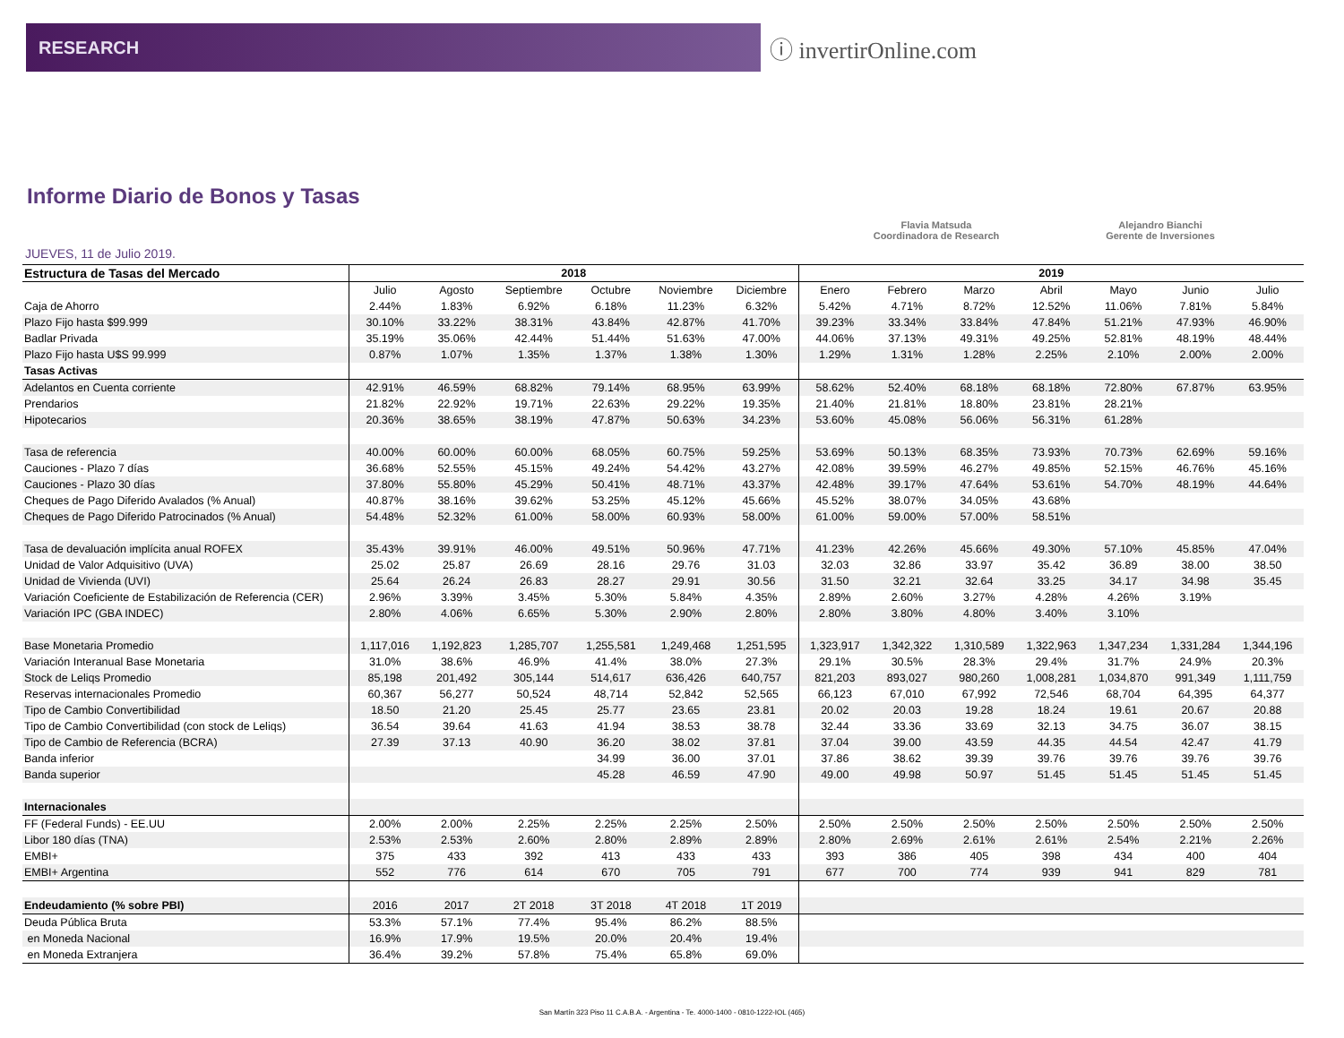RESEARCH
ⓘ invertirOnline.com
Informe Diario de Bonos y Tasas
Flavia Matsuda
Coordinadora de Research
Alejandro Bianchi
Gerente de Inversiones
JUEVES, 11 de Julio 2019.
| Estructura de Tasas del Mercado | 2018 | | | | | | 2019 | | | | | | |
| --- | --- | --- | --- | --- | --- | --- | --- | --- | --- | --- | --- | --- | --- |
| | Julio | Agosto | Septiembre | Octubre | Noviembre | Diciembre | Enero | Febrero | Marzo | Abril | Mayo | Junio | Julio |
| Caja de Ahorro | 2.44% | 1.83% | 6.92% | 6.18% | 11.23% | 6.32% | 5.42% | 4.71% | 8.72% | 12.52% | 11.06% | 7.81% | 5.84% |
| Plazo Fijo hasta $99.999 | 30.10% | 33.22% | 38.31% | 43.84% | 42.87% | 41.70% | 39.23% | 33.34% | 33.84% | 47.84% | 51.21% | 47.93% | 46.90% |
| Badlar Privada | 35.19% | 35.06% | 42.44% | 51.44% | 51.63% | 47.00% | 44.06% | 37.13% | 49.31% | 49.25% | 52.81% | 48.19% | 48.44% |
| Plazo Fijo hasta U$S 99.999 | 0.87% | 1.07% | 1.35% | 1.37% | 1.38% | 1.30% | 1.29% | 1.31% | 1.28% | 2.25% | 2.10% | 2.00% | 2.00% |
| Tasas Activas | | | | | | | | | | | | | |
| Adelantos en Cuenta corriente | 42.91% | 46.59% | 68.82% | 79.14% | 68.95% | 63.99% | 58.62% | 52.40% | 68.18% | 68.18% | 72.80% | 67.87% | 63.95% |
| Prendarios | 21.82% | 22.92% | 19.71% | 22.63% | 29.22% | 19.35% | 21.40% | 21.81% | 18.80% | 23.81% | 28.21% | | |
| Hipotecarios | 20.36% | 38.65% | 38.19% | 47.87% | 50.63% | 34.23% | 53.60% | 45.08% | 56.06% | 56.31% | 61.28% | | |
| Tasa de referencia | 40.00% | 60.00% | 60.00% | 68.05% | 60.75% | 59.25% | 53.69% | 50.13% | 68.35% | 73.93% | 70.73% | 62.69% | 59.16% |
| Cauciones - Plazo 7 días | 36.68% | 52.55% | 45.15% | 49.24% | 54.42% | 43.27% | 42.08% | 39.59% | 46.27% | 49.85% | 52.15% | 46.76% | 45.16% |
| Cauciones - Plazo 30 días | 37.80% | 55.80% | 45.29% | 50.41% | 48.71% | 43.37% | 42.48% | 39.17% | 47.64% | 53.61% | 54.70% | 48.19% | 44.64% |
| Cheques de Pago Diferido Avalados (% Anual) | 40.87% | 38.16% | 39.62% | 53.25% | 45.12% | 45.66% | 45.52% | 38.07% | 34.05% | 43.68% | | | |
| Cheques de Pago Diferido Patrocinados (% Anual) | 54.48% | 52.32% | 61.00% | 58.00% | 60.93% | 58.00% | 61.00% | 59.00% | 57.00% | 58.51% | | | |
| Tasa de devaluación implícita anual ROFEX | 35.43% | 39.91% | 46.00% | 49.51% | 50.96% | 47.71% | 41.23% | 42.26% | 45.66% | 49.30% | 57.10% | 45.85% | 47.04% |
| Unidad de Valor Adquisitivo (UVA) | 25.02 | 25.87 | 26.69 | 28.16 | 29.76 | 31.03 | 32.03 | 32.86 | 33.97 | 35.42 | 36.89 | 38.00 | 38.50 |
| Unidad de Vivienda (UVI) | 25.64 | 26.24 | 26.83 | 28.27 | 29.91 | 30.56 | 31.50 | 32.21 | 32.64 | 33.25 | 34.17 | 34.98 | 35.45 |
| Variación Coeficiente de Estabilización de Referencia (CER) | 2.96% | 3.39% | 3.45% | 5.30% | 5.84% | 4.35% | 2.89% | 2.60% | 3.27% | 4.28% | 4.26% | 3.19% | |
| Variación IPC (GBA INDEC) | 2.80% | 4.06% | 6.65% | 5.30% | 2.90% | 2.80% | 2.80% | 3.80% | 4.80% | 3.40% | 3.10% | | |
| Base Monetaria Promedio | 1,117,016 | 1,192,823 | 1,285,707 | 1,255,581 | 1,249,468 | 1,251,595 | 1,323,917 | 1,342,322 | 1,310,589 | 1,322,963 | 1,347,234 | 1,331,284 | 1,344,196 |
| Variación Interanual Base Monetaria | 31.0% | 38.6% | 46.9% | 41.4% | 38.0% | 27.3% | 29.1% | 30.5% | 28.3% | 29.4% | 31.7% | 24.9% | 20.3% |
| Stock de Leliqs Promedio | 85,198 | 201,492 | 305,144 | 514,617 | 636,426 | 640,757 | 821,203 | 893,027 | 980,260 | 1,008,281 | 1,034,870 | 991,349 | 1,111,759 |
| Reservas internacionales Promedio | 60,367 | 56,277 | 50,524 | 48,714 | 52,842 | 52,565 | 66,123 | 67,010 | 67,992 | 72,546 | 68,704 | 64,395 | 64,377 |
| Tipo de Cambio Convertibilidad | 18.50 | 21.20 | 25.45 | 25.77 | 23.65 | 23.81 | 20.02 | 20.03 | 19.28 | 18.24 | 19.61 | 20.67 | 20.88 |
| Tipo de Cambio Convertibilidad (con stock de Leliqs) | 36.54 | 39.64 | 41.63 | 41.94 | 38.53 | 38.78 | 32.44 | 33.36 | 33.69 | 32.13 | 34.75 | 36.07 | 38.15 |
| Tipo de Cambio de Referencia (BCRA) | 27.39 | 37.13 | 40.90 | 36.20 | 38.02 | 37.81 | 37.04 | 39.00 | 43.59 | 44.35 | 44.54 | 42.47 | 41.79 |
| Banda inferior | | | | 34.99 | 36.00 | 37.01 | 37.86 | 38.62 | 39.39 | 39.76 | 39.76 | 39.76 | 39.76 |
| Banda superior | | | | 45.28 | 46.59 | 47.90 | 49.00 | 49.98 | 50.97 | 51.45 | 51.45 | 51.45 | 51.45 |
| Internacionales | | | | | | | | | | | | | |
| FF (Federal Funds) - EE.UU | 2.00% | 2.00% | 2.25% | 2.25% | 2.25% | 2.50% | 2.50% | 2.50% | 2.50% | 2.50% | 2.50% | 2.50% | 2.50% |
| Libor 180 días (TNA) | 2.53% | 2.53% | 2.60% | 2.80% | 2.89% | 2.89% | 2.80% | 2.69% | 2.61% | 2.61% | 2.54% | 2.21% | 2.26% |
| EMBI+ | 375 | 433 | 392 | 413 | 433 | 433 | 393 | 386 | 405 | 398 | 434 | 400 | 404 |
| EMBI+ Argentina | 552 | 776 | 614 | 670 | 705 | 791 | 677 | 700 | 774 | 939 | 941 | 829 | 781 |
| Endeudamiento (% sobre PBI) | 2016 | 2017 | 2T 2018 | 3T 2018 | 4T 2018 | 1T 2019 | | | | | | | |
| Deuda Pública Bruta | 53.3% | 57.1% | 77.4% | 95.4% | 86.2% | 88.5% | | | | | | | |
| en Moneda Nacional | 16.9% | 17.9% | 19.5% | 20.0% | 20.4% | 19.4% | | | | | | | |
| en Moneda Extranjera | 36.4% | 39.2% | 57.8% | 75.4% | 65.8% | 69.0% | | | | | | | |
San Martín 323 Piso 11 C.A.B.A. - Argentina - Te. 4000-1400 - 0810-1222-IOL (465)